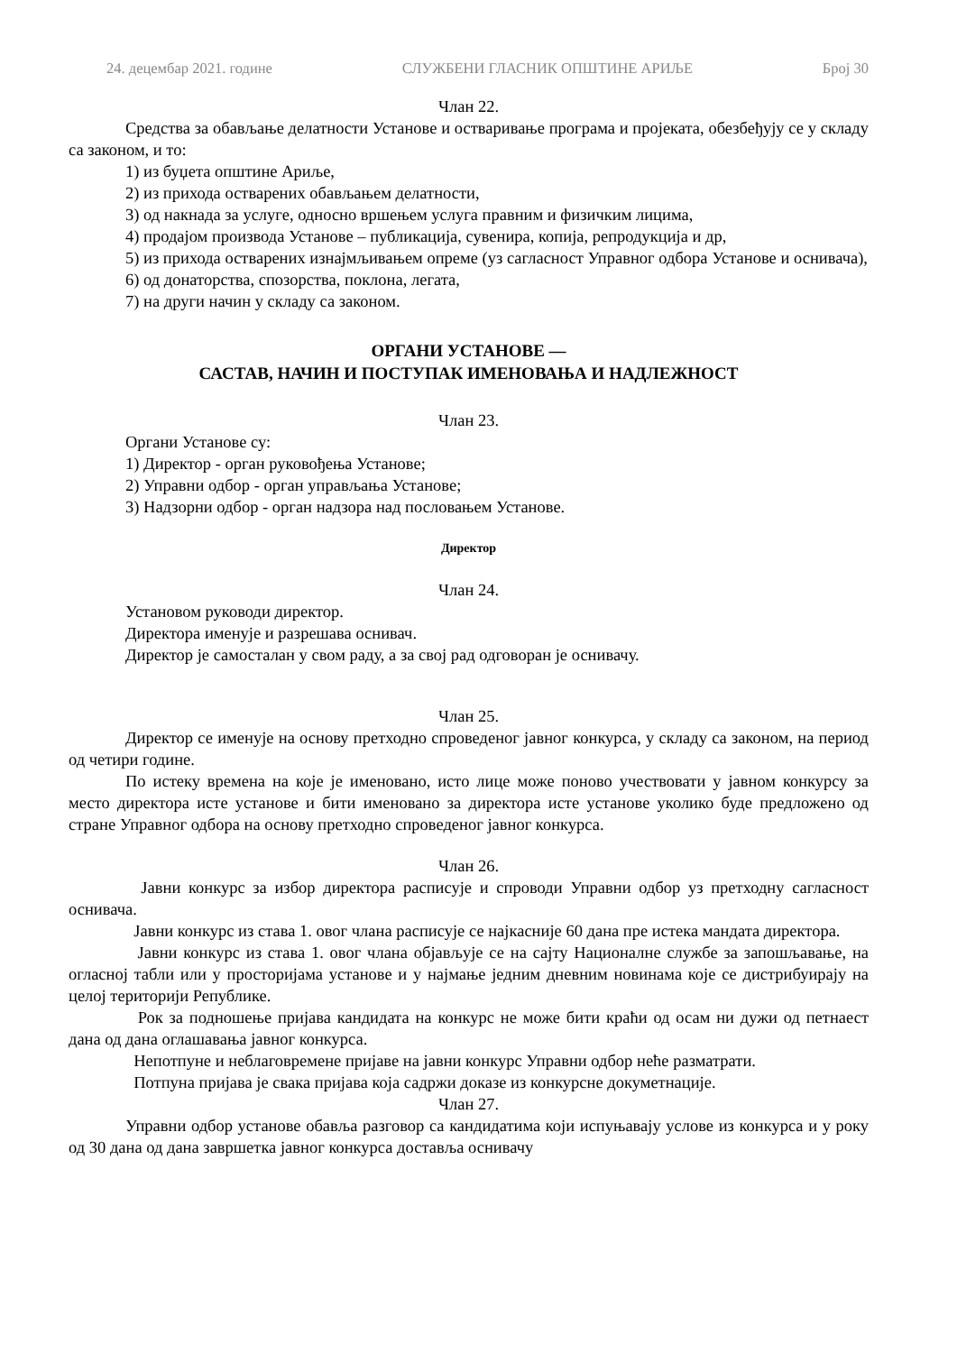24. децембар 2021. године СЛУЖБЕНИ ГЛАСНИК ОПШТИНЕ АРИЉЕ Број 30
Члан 22.
Средства за обављање делатности Установе и остваривање програма и пројеката, обезбеђују се у складу са законом, и то:
1) из буџета општине Ариље,
2) из прихода остварених обављањем делатности,
3) од накнада за услуге, односно вршењем услуга правним и физичким лицима,
4) продајом производа Установе – публикација, сувенира, копија, репродукција и др,
5) из прихода остварених изнајмљивањем опреме (уз сагласност Управног одбора Установе и оснивача),
6) од донаторства, спозорства, поклона, легата,
7) на други начин у складу са законом.
ОРГАНИ УСТАНОВЕ —
САСТАВ, НАЧИН И ПОСТУПАК ИМЕНОВАЊА И НАДЛЕЖНОСТ
Члан 23.
Органи Установе су:
1) Директор - орган руковођења Установе;
2) Управни одбор - орган управљања Установе;
3) Надзорни одбор - орган надзора над пословањем Установе.
Директор
Члан 24.
Установом руководи директор.
Директора именује и разрешава оснивач.
Директор је самосталан у свом раду, а за свој рад одговоран је оснивачу.
Члан 25.
Директор се именује на основу претходно спроведеног јавног конкурса, у складу са законом, на период од четири године.
По истеку времена на које је именовано, исто лице може поново учествовати у јавном конкурсу за место директора исте установе и бити именовано за директора исте установе уколико буде предложено од стране Управног одбора на основу претходно спроведеног јавног конкурса.
Члан 26.
Јавни конкурс за избор директора расписује и спроводи Управни одбор уз претходну сагласност оснивача.
Јавни конкурс из става 1. овог члана расписује се најкасније 60 дана пре истека мандата директора.
Јавни конкурс из става 1. овог члана објављује се на сајту Националне службе за запошљавање, на огласној табли или у просторијама установе и у најмање једним дневним новинама које се дистрибуирају на целој територији Републике.
Рок за подношење пријава кандидата на конкурс не може бити краћи од осам ни дужи од петнаест дана од дана оглашавања јавног конкурса.
Непотпуне и неблаговремене пријаве на јавни конкурс Управни одбор неће разматрати.
Потпуна пријава је свака пријава која садржи доказе из конкурсне докуметнације.
Члан 27.
Управни одбор установе обавља разговор са кандидатима који испуњавају услове из конкурса и у року од 30 дана од дана завршетка јавног конкурса доставља оснивачу